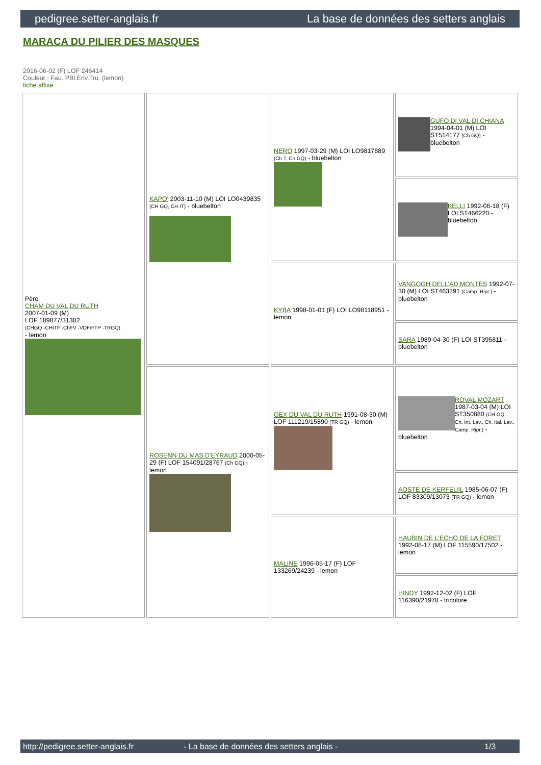pedigree.setter-anglais.fr La base de données des setters anglais
MARACA DU PILIER DES MASQUES
2016-06-02 (F) LOF 246414
Couleur : Fau. PBl.Env.Tru. (lemon)
fiche affixe
| Père CHAM DU VAL DU RUTH 2007-01-09 (M) LOF 189877/31382 (CHGQ -CHITF -ChFV -VOF/FTP -TRGQ) - lemon | KAPO' 2003-11-10 (M) LOI LO0439835 (CH GQ, CH IT) - bluebelton | NERO 1997-03-29 (M) LOI LO9817889 (Ch T, Ch GQ) - bluebelton | GUFO DI VAL DI CHIANA 1994-04-01 (M) LOI ST514177 (Ch GQ) - bluebelton |
| | | | KELLI 1992-06-18 (F) LOI ST466220 - bluebelton |
| | | KYBA 1998-01-01 (F) LOI LO98118951 - lemon | VANGOGH DELL'AD MONTES 1992-07-30 (M) LOI ST463291 (Camp. Ripr.) - bluebelton |
| | | | SARA 1989-04-30 (F) LOI ST395811 - bluebelton |
| | ROSENN DU MAS D'EYRAUD 2000-05-29 (F) LOF 154091/28767 (Ch GQ) - lemon | GEX DU VAL DU RUTH 1991-08-30 (M) LOF 111219/15890 (TR GQ) - lemon | ROVAL MOZART 1987-03-04 (M) LOI ST350880 (CH GQ, Ch. Int. Lav., Ch. Ital. Lav., Camp. Ripr.) - bluebelton |
| | | | AOSTE DE KERFEUIL 1985-06-07 (F) LOF 83309/13073 (TR GQ) - lemon |
| | | MALINE 1996-05-17 (F) LOF 133269/24239 - lemon | HAUBIN DE L'ECHO DE LA FORET 1992-08-17 (M) LOF 115590/17502 - lemon |
| | | | HINDY 1992-12-02 (F) LOF 116390/21978 - tricolore |
http://pedigree.setter-anglais.fr - La base de données des setters anglais - 1/3